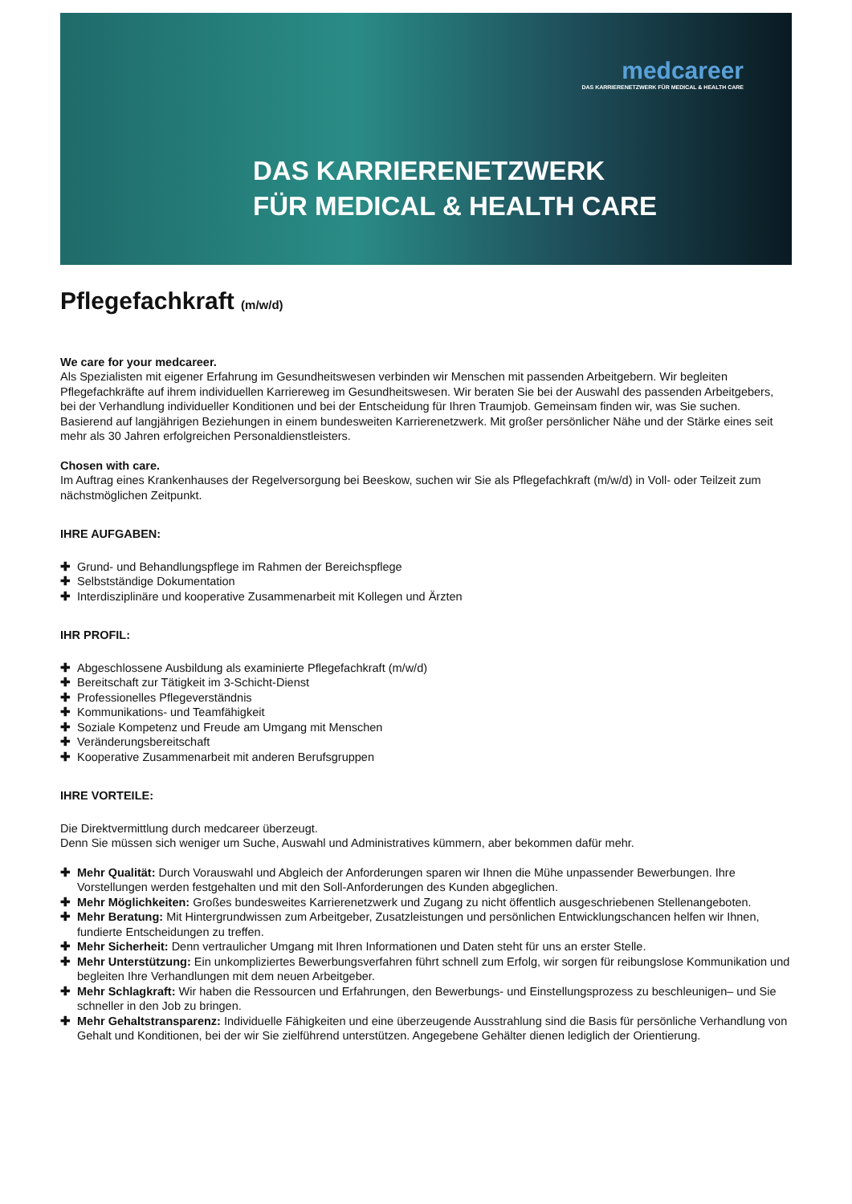medcareer
DAS KARRIERENETZWERK FÜR MEDICAL & HEALTH CARE
DAS KARRIERENETZWERK
FÜR MEDICAL & HEALTH CARE
Pflegefachkraft (m/w/d)
We care for your medcareer.
Als Spezialisten mit eigener Erfahrung im Gesundheitswesen verbinden wir Menschen mit passenden Arbeitgebern. Wir begleiten Pflegefachkräfte auf ihrem individuellen Karriereweg im Gesundheitswesen. Wir beraten Sie bei der Auswahl des passenden Arbeitgebers, bei der Verhandlung individueller Konditionen und bei der Entscheidung für Ihren Traumjob. Gemeinsam finden wir, was Sie suchen. Basierend auf langjährigen Beziehungen in einem bundesweiten Karrierenetzwerk. Mit großer persönlicher Nähe und der Stärke eines seit mehr als 30 Jahren erfolgreichen Personaldienstleisters.
Chosen with care.
Im Auftrag eines Krankenhauses der Regelversorgung bei Beeskow, suchen wir Sie als Pflegefachkraft (m/w/d) in Voll- oder Teilzeit zum nächstmöglichen Zeitpunkt.
IHRE AUFGABEN:
✚ Grund- und Behandlungspflege im Rahmen der Bereichspflege
✚ Selbstständige Dokumentation
✚ Interdisziplinäre und kooperative Zusammenarbeit mit Kollegen und Ärzten
IHR PROFIL:
✚ Abgeschlossene Ausbildung als examinierte Pflegefachkraft (m/w/d)
✚ Bereitschaft zur Tätigkeit im 3-Schicht-Dienst
✚ Professionelles Pflegeverständnis
✚ Kommunikations- und Teamfähigkeit
✚ Soziale Kompetenz und Freude am Umgang mit Menschen
✚ Veränderungsbereitschaft
✚ Kooperative Zusammenarbeit mit anderen Berufsgruppen
IHRE VORTEILE:
Die Direktvermittlung durch medcareer überzeugt.
Denn Sie müssen sich weniger um Suche, Auswahl und Administratives kümmern, aber bekommen dafür mehr.
✚ Mehr Qualität: Durch Vorauswahl und Abgleich der Anforderungen sparen wir Ihnen die Mühe unpassender Bewerbungen. Ihre Vorstellungen werden festgehalten und mit den Soll-Anforderungen des Kunden abgeglichen.
✚ Mehr Möglichkeiten: Großes bundesweites Karrierenetzwerk und Zugang zu nicht öffentlich ausgeschriebenen Stellenangeboten.
✚ Mehr Beratung: Mit Hintergrundwissen zum Arbeitgeber, Zusatzleistungen und persönlichen Entwicklungschancen helfen wir Ihnen, fundierte Entscheidungen zu treffen.
✚ Mehr Sicherheit: Denn vertraulicher Umgang mit Ihren Informationen und Daten steht für uns an erster Stelle.
✚ Mehr Unterstützung: Ein unkompliziertes Bewerbungsverfahren führt schnell zum Erfolg, wir sorgen für reibungslose Kommunikation und begleiten Ihre Verhandlungen mit dem neuen Arbeitgeber.
✚ Mehr Schlagkraft: Wir haben die Ressourcen und Erfahrungen, den Bewerbungs- und Einstellungsprozess zu beschleunigen– und Sie schneller in den Job zu bringen.
✚ Mehr Gehaltstransparenz: Individuelle Fähigkeiten und eine überzeugende Ausstrahlung sind die Basis für persönliche Verhandlung von Gehalt und Konditionen, bei der wir Sie zielführend unterstützen. Angegebene Gehälter dienen lediglich der Orientierung.